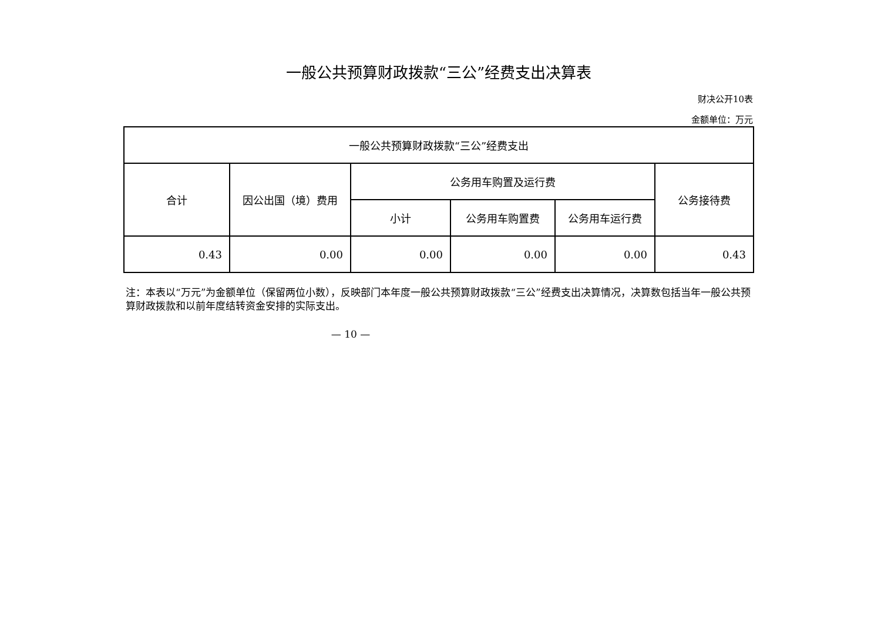一般公共预算财政拨款“三公”经费支出决算表
财决公开10表
金额单位：万元
| 一般公共预算财政拨款“三公”经费支出 | | | | | |
| --- | --- | --- | --- | --- | --- |
| 合计 | 因公出国（境）费用 | 公务用车购置及运行费 | | | 公务接待费 |
| | | 小计 | 公务用车购置费 | 公务用车运行费 | |
| 0.43 | 0.00 | 0.00 | 0.00 | 0.00 | 0.43 |
注：本表以“万元”为金额单位（保留两位小数），反映部门本年度一般公共预算财政拨款“三公”经费支出决算情况，决算数包括当年一般公共预算财政拨款和以前年度结转资金安排的实际支出。
— 10 —